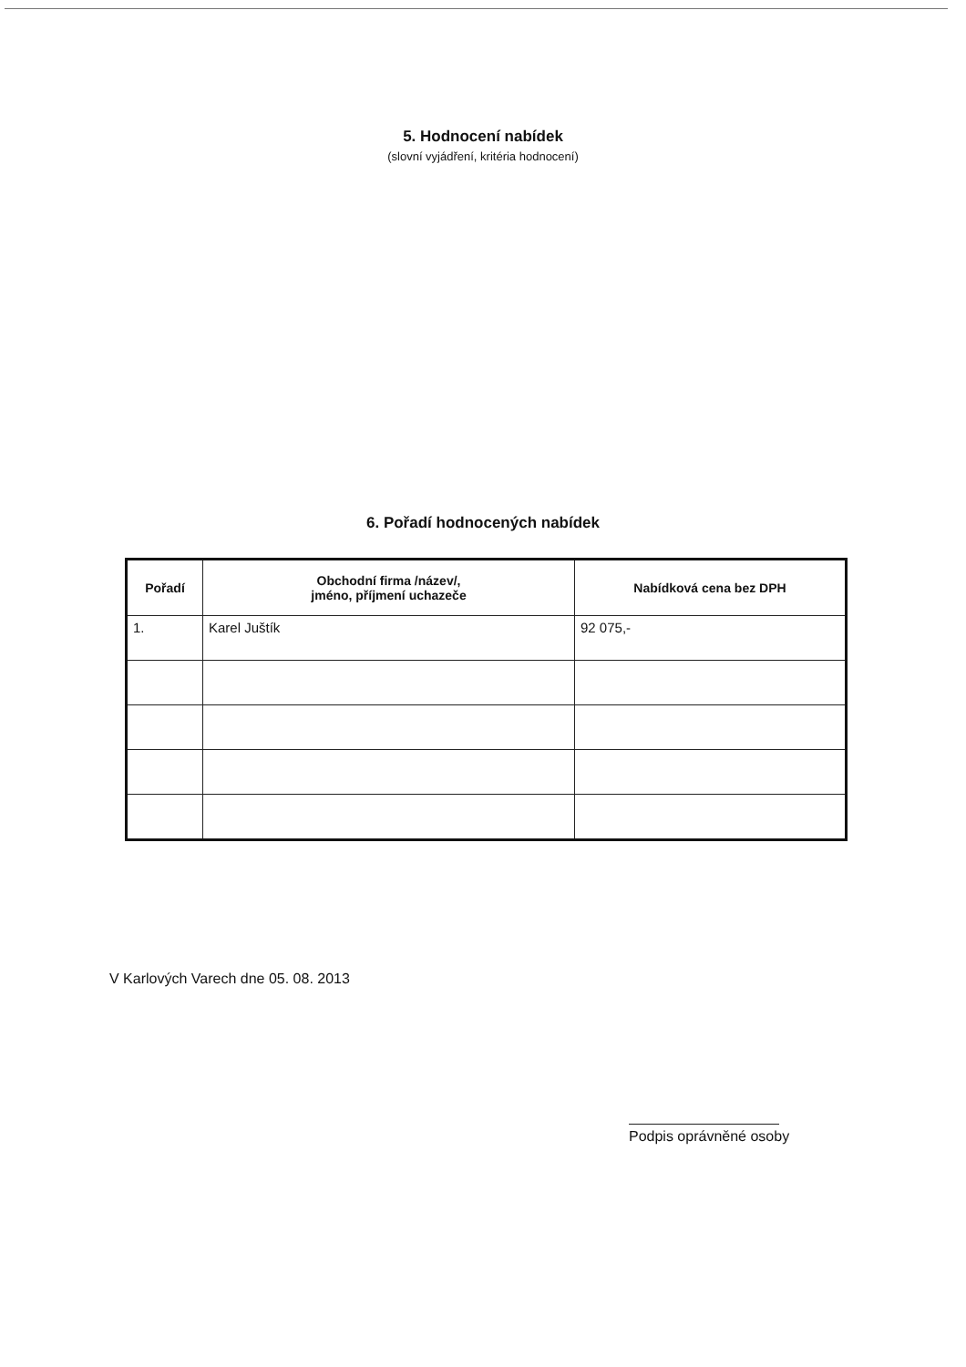5. Hodnocení nabídek
(slovní vyjádření, kritéria hodnocení)
6. Pořadí hodnocených nabídek
| Pořadí | Obchodní firma /název/, jméno, příjmení uchazeče | Nabídková cena bez DPH |
| --- | --- | --- |
| 1. | Karel Juštík | 92 075,- |
V Karlových Varech dne 05. 08. 2013
Podpis oprávněné osoby